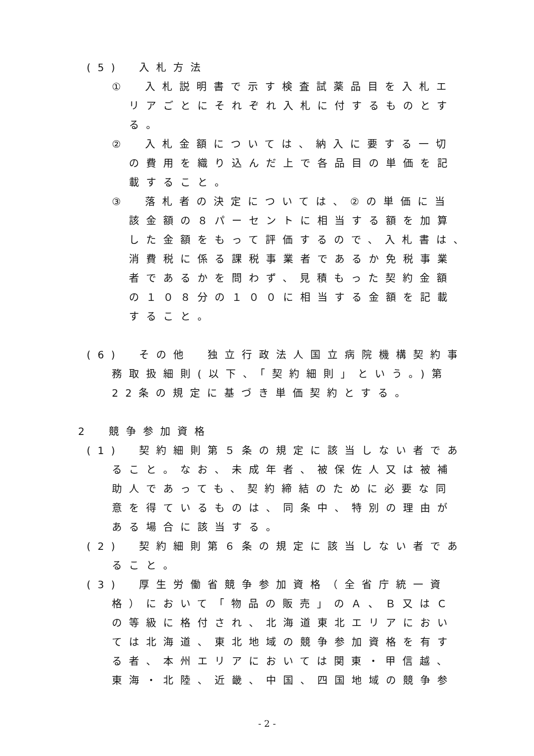(5)　入札方法
①　入札説明書で示す検査試薬品目を入札エ
リアごとにそれぞれ入札に付するものとす
る。
②　入札金額については、納入に要する一切
の費用を織り込んだ上で各品目の単価を記
載すること。
③　落札者の決定については、②の単価に当
該金額の８パーセントに相当する額を加算
した金額をもって評価するので、入札書は、
消費税に係る課税事業者であるか免税事業
者であるかを問わず、見積もった契約金額
の１０８分の１００に相当する金額を記載
すること。
(6)　その他　独立行政法人国立病院機構契約事
務取扱細則(以下、「契約細則」という。)第
22条の規定に基づき単価契約とする。
2　競争参加資格
(1)　契約細則第５条の規定に該当しない者であ
ること。なお、未成年者、被保佐人又は被補
助人であっても、契約締結のために必要な同
意を得ているものは、同条中、特別の理由が
ある場合に該当する。
(2)　契約細則第６条の規定に該当しない者であ
ること。
(3)　厚生労働省競争参加資格（全省庁統一資
格）において「物品の販売」のＡ、Ｂ又はＣ
の等級に格付され、北海道東北エリアにおい
ては北海道、東北地域の競争参加資格を有す
る者、本州エリアにおいては関東・甲信越、
東海・北陸、近畿、中国、四国地域の競争参
- 2 -